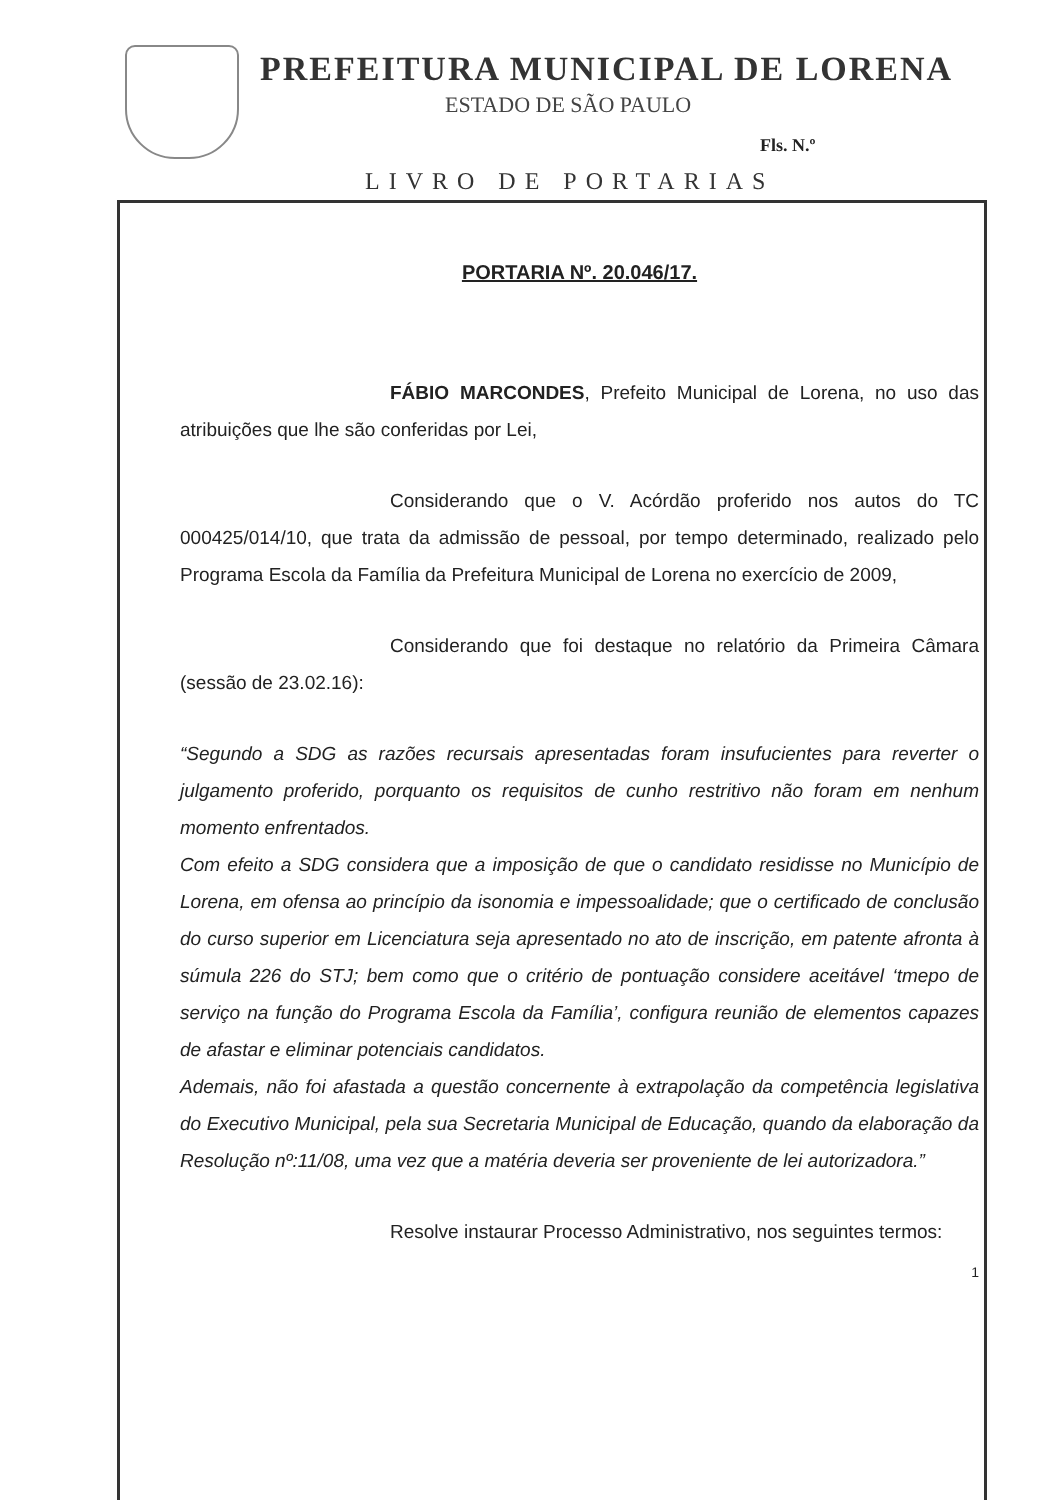PREFEITURA MUNICIPAL DE LORENA
ESTADO DE SÃO PAULO
Fls. N.º
LIVRO DE PORTARIAS
PORTARIA Nº. 20.046/17.
FÁBIO MARCONDES, Prefeito Municipal de Lorena, no uso das atribuições que lhe são conferidas por Lei,
Considerando que o V. Acórdão proferido nos autos do TC 000425/014/10, que trata da admissão de pessoal, por tempo determinado, realizado pelo Programa Escola da Família da Prefeitura Municipal de Lorena no exercício de 2009,
Considerando que foi destaque no relatório da Primeira Câmara (sessão de 23.02.16):
“Segundo a SDG as razões recursais apresentadas foram insufucientes para reverter o julgamento proferido, porquanto os requisitos de cunho restritivo não foram em nenhum momento enfrentados.
Com efeito a SDG considera que a imposição de que o candidato residisse no Município de Lorena, em ofensa ao princípio da isonomia e impessoalidade; que o certificado de conclusão do curso superior em Licenciatura seja apresentado no ato de inscrição, em patente afronta à súmula 226 do STJ; bem como que o critério de pontuação considere aceitável ‘tmepo de serviço na função do Programa Escola da Família’, configura reunião de elementos capazes de afastar e eliminar potenciais candidatos.
Ademais, não foi afastada a questão concernente à extrapolação da competência legislativa do Executivo Municipal, pela sua Secretaria Municipal de Educação, quando da elaboração da Resolução nº:11/08, uma vez que a matéria deveria ser proveniente de lei autorizadora.”
Resolve instaurar Processo Administrativo, nos seguintes termos:
1